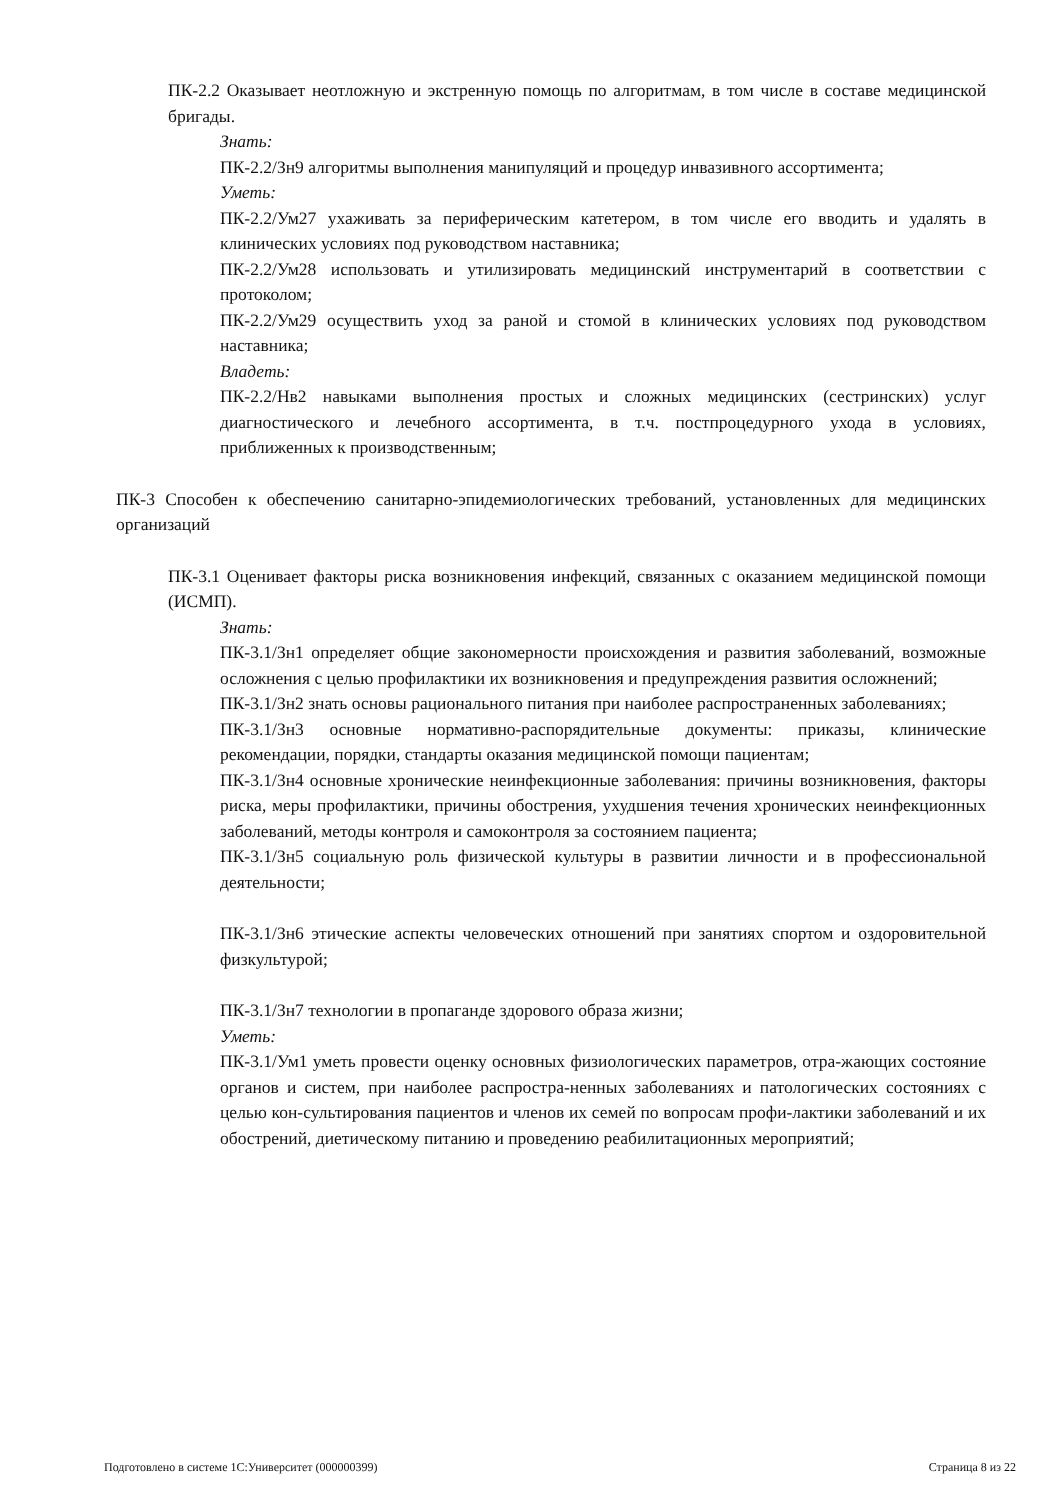ПК-2.2 Оказывает неотложную и экстренную помощь по алгоритмам, в том числе в составе медицинской бригады.
Знать:
ПК-2.2/Зн9 алгоритмы выполнения манипуляций и процедур инвазивного ассортимента;
Уметь:
ПК-2.2/Ум27 ухаживать за периферическим катетером, в том числе его вводить и удалять в клинических условиях под руководством наставника;
ПК-2.2/Ум28 использовать и утилизировать медицинский инструментарий в соответствии с протоколом;
ПК-2.2/Ум29 осуществить уход за раной и стомой в клинических условиях под руководством наставника;
Владеть:
ПК-2.2/Нв2 навыками выполнения простых и сложных медицинских (сестринских) услуг диагностического и лечебного ассортимента, в т.ч. постпроцедурного ухода в условиях, приближенных к производственным;
ПК-3 Способен к обеспечению санитарно-эпидемиологических требований, установленных для медицинских организаций
ПК-3.1 Оценивает факторы риска возникновения инфекций, связанных с оказанием медицинской помощи (ИСМП).
Знать:
ПК-3.1/Зн1 определяет общие закономерности происхождения и развития заболеваний, возможные осложнения с целью профилактики их возникновения и предупреждения развития осложнений;
ПК-3.1/Зн2 знать основы рационального питания при наиболее распространенных заболеваниях;
ПК-3.1/Зн3 основные нормативно-распорядительные документы: приказы, клинические рекомендации, порядки, стандарты оказания медицинской помощи пациентам;
ПК-3.1/Зн4 основные хронические неинфекционные заболевания: причины возникновения, факторы риска, меры профилактики, причины обострения, ухудшения течения хронических неинфекционных заболеваний, методы контроля и самоконтроля за состоянием пациента;
ПК-3.1/Зн5 социальную роль физической культуры в развитии личности и в профессиональной деятельности;
ПК-3.1/Зн6 этические аспекты человеческих отношений при занятиях спортом и оздоровительной физкультурой;
ПК-3.1/Зн7 технологии в пропаганде здорового образа жизни;
Уметь:
ПК-3.1/Ум1 уметь провести оценку основных физиологических параметров, отра-жающих состояние органов и систем, при наиболее распростра-ненных заболеваниях и патологических состояниях с целью кон-сультирования пациентов и членов их семей по вопросам профи-лактики заболеваний и их обострений, диетическому питанию и проведению реабилитационных мероприятий;
Подготовлено в системе 1С:Университет (000000399) Страница 8 из 22